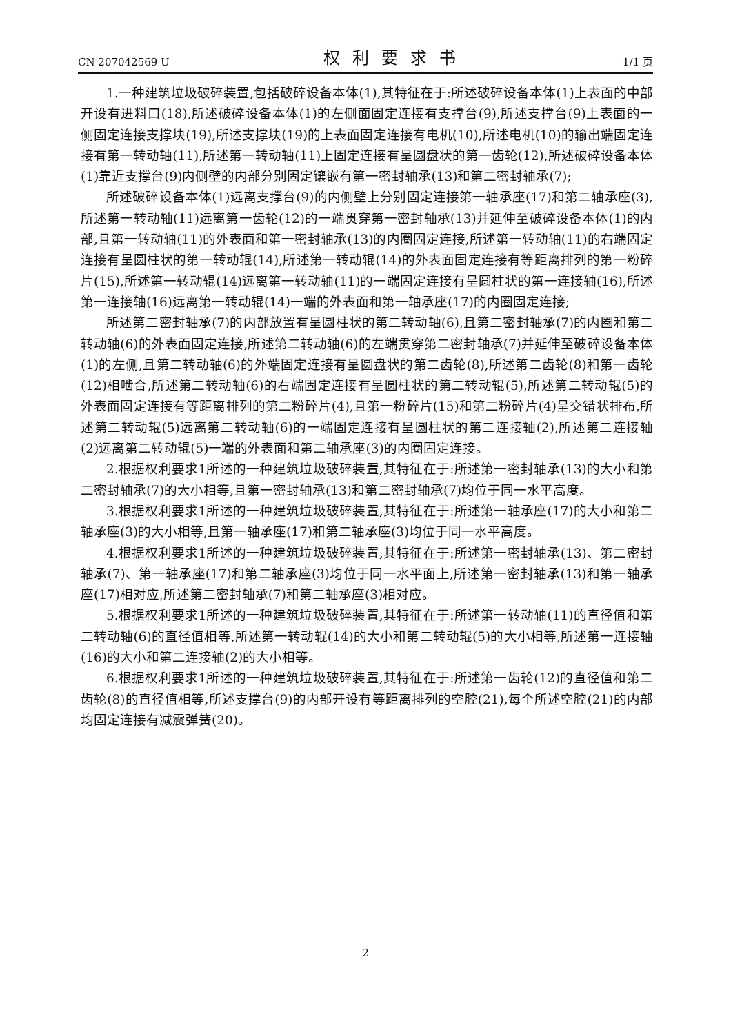CN 207042569 U 权利要求书 1/1 页
1.一种建筑垃圾破碎装置,包括破碎设备本体(1),其特征在于:所述破碎设备本体(1)上表面的中部开设有进料口(18),所述破碎设备本体(1)的左侧面固定连接有支撑台(9),所述支撑台(9)上表面的一侧固定连接支撑块(19),所述支撑块(19)的上表面固定连接有电机(10),所述电机(10)的输出端固定连接有第一转动轴(11),所述第一转动轴(11)上固定连接有呈圆盘状的第一齿轮(12),所述破碎设备本体(1)靠近支撑台(9)内侧壁的内部分别固定镶嵌有第一密封轴承(13)和第二密封轴承(7);
所述破碎设备本体(1)远离支撑台(9)的内侧壁上分别固定连接第一轴承座(17)和第二轴承座(3),所述第一转动轴(11)远离第一齿轮(12)的一端贯穿第一密封轴承(13)并延伸至破碎设备本体(1)的内部,且第一转动轴(11)的外表面和第一密封轴承(13)的内圈固定连接,所述第一转动轴(11)的右端固定连接有呈圆柱状的第一转动辊(14),所述第一转动辊(14)的外表面固定连接有等距离排列的第一粉碎片(15),所述第一转动辊(14)远离第一转动轴(11)的一端固定连接有呈圆柱状的第一连接轴(16),所述第一连接轴(16)远离第一转动辊(14)一端的外表面和第一轴承座(17)的内圈固定连接;
所述第二密封轴承(7)的内部放置有呈圆柱状的第二转动轴(6),且第二密封轴承(7)的内圈和第二转动轴(6)的外表面固定连接,所述第二转动轴(6)的左端贯穿第二密封轴承(7)并延伸至破碎设备本体(1)的左侧,且第二转动轴(6)的外端固定连接有呈圆盘状的第二齿轮(8),所述第二齿轮(8)和第一齿轮(12)相啮合,所述第二转动轴(6)的右端固定连接有呈圆柱状的第二转动辊(5),所述第二转动辊(5)的外表面固定连接有等距离排列的第二粉碎片(4),且第一粉碎片(15)和第二粉碎片(4)呈交错状排布,所述第二转动辊(5)远离第二转动轴(6)的一端固定连接有呈圆柱状的第二连接轴(2),所述第二连接轴(2)远离第二转动辊(5)一端的外表面和第二轴承座(3)的内圈固定连接。
2.根据权利要求1所述的一种建筑垃圾破碎装置,其特征在于:所述第一密封轴承(13)的大小和第二密封轴承(7)的大小相等,且第一密封轴承(13)和第二密封轴承(7)均位于同一水平高度。
3.根据权利要求1所述的一种建筑垃圾破碎装置,其特征在于:所述第一轴承座(17)的大小和第二轴承座(3)的大小相等,且第一轴承座(17)和第二轴承座(3)均位于同一水平高度。
4.根据权利要求1所述的一种建筑垃圾破碎装置,其特征在于:所述第一密封轴承(13)、第二密封轴承(7)、第一轴承座(17)和第二轴承座(3)均位于同一水平面上,所述第一密封轴承(13)和第一轴承座(17)相对应,所述第二密封轴承(7)和第二轴承座(3)相对应。
5.根据权利要求1所述的一种建筑垃圾破碎装置,其特征在于:所述第一转动轴(11)的直径值和第二转动轴(6)的直径值相等,所述第一转动辊(14)的大小和第二转动辊(5)的大小相等,所述第一连接轴(16)的大小和第二连接轴(2)的大小相等。
6.根据权利要求1所述的一种建筑垃圾破碎装置,其特征在于:所述第一齿轮(12)的直径值和第二齿轮(8)的直径值相等,所述支撑台(9)的内部开设有等距离排列的空腔(21),每个所述空腔(21)的内部均固定连接有减震弹簧(20)。
2